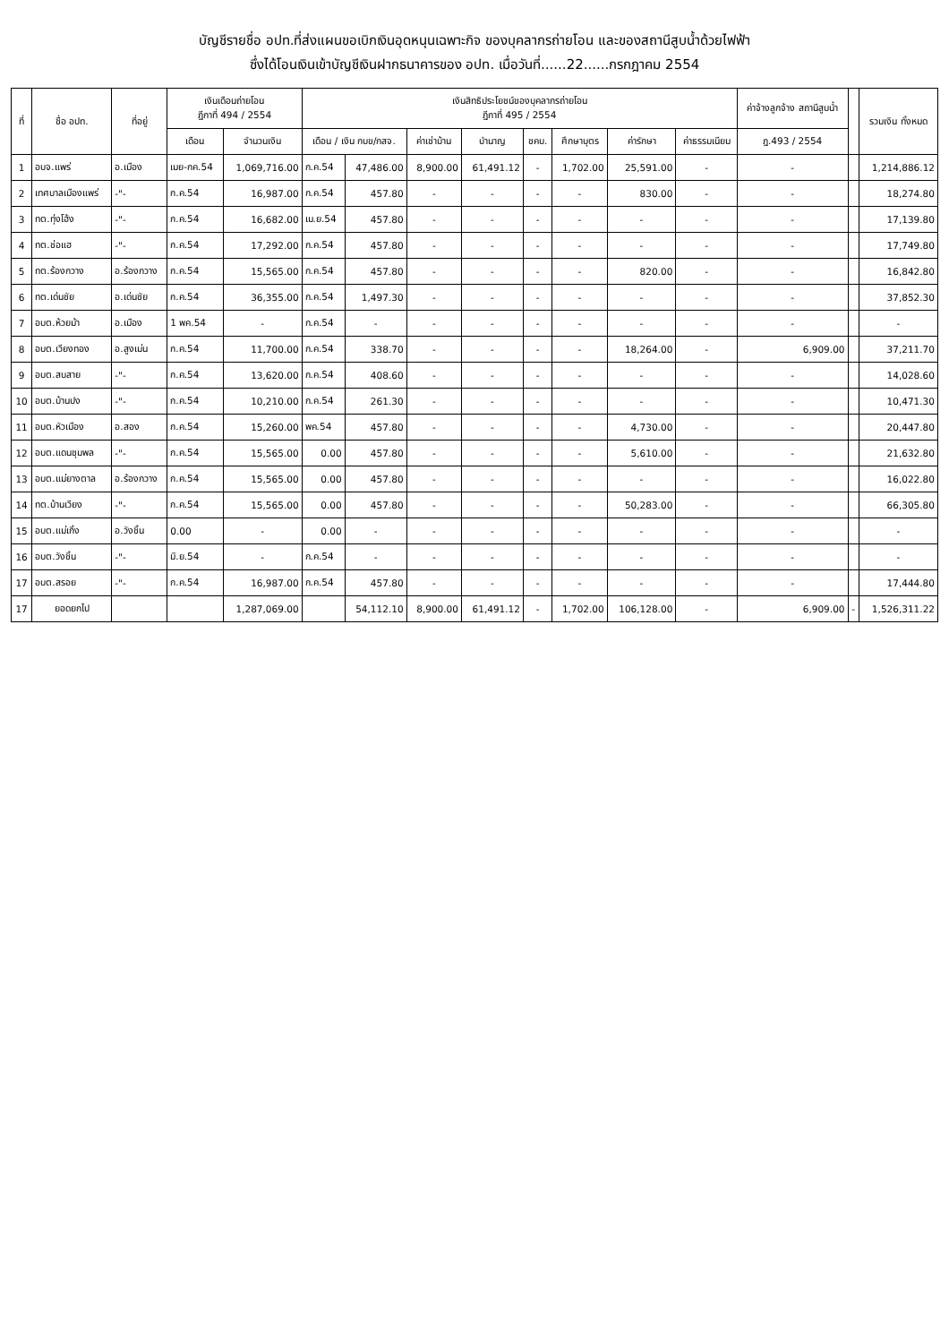บัญชีรายชื่อ อปท.ที่ส่งแผนขอเบิกเงินอุดหนุนเฉพาะกิจ ของบุคลากรถ่ายโอน และของสถานีสูบน้ำด้วยไฟฟ้า
ซึ่งได้โอนเงินเข้าบัญชีเงินฝากธนาคารของ อปท. เมื่อวันที่......22......กรกฎาคม 2554
| ที่ | ชื่อ อปท. | ที่อยู่ | เงินเดือนถ่ายโอน ฎีกาที่ 494 / 2554 | | เงินสิทธิประโยชน์ของบุคลากรถ่ายโอน ฎีกาที่ 495 / 2554 | | | | | | | | ค่าจ้างลูกจ้าง สถานีสูบน้ำ | | รวมเงิน ทั้งหมด |
| --- | --- | --- | --- | --- | --- | --- | --- | --- | --- | --- | --- | --- | --- | --- | --- |
| | | | เดือน | จำนวนเงิน | เดือน / เงิน กบข/กสจ. | | ค่าเช่าบ้าน | บำนาญ | ชคบ. | ศึกษาบุตร | ค่ารักษา | ค่าธรรมเนียม | ฎ.493 / 2554 | | |
| 1 | อบจ.แพร่ | อ.เมือง | เมย-กค.54 | 1,069,716.00 | ก.ค.54 | 47,486.00 | 8,900.00 | 61,491.12 | - | 1,702.00 | 25,591.00 | - | - | | 1,214,886.12 |
| 2 | เทศบาลเมืองแพร่ | -"- | ก.ค.54 | 16,987.00 | ก.ค.54 | 457.80 | - | - | - | - | 830.00 | - | - | | 18,274.80 |
| 3 | ทต.ทุ่งโฮ้ง | -"- | ก.ค.54 | 16,682.00 | เม.ย.54 | 457.80 | - | - | - | - | - | - | - | | 17,139.80 |
| 4 | ทต.ช่อแฮ | -"- | ก.ค.54 | 17,292.00 | ก.ค.54 | 457.80 | - | - | - | - | - | - | - | | 17,749.80 |
| 5 | ทต.ร้องกวาง | อ.ร้องกวาง | ก.ค.54 | 15,565.00 | ก.ค.54 | 457.80 | - | - | - | - | 820.00 | - | - | | 16,842.80 |
| 6 | ทต.เด่นชัย | อ.เด่นชัย | ก.ค.54 | 36,355.00 | ก.ค.54 | 1,497.30 | - | - | - | - | - | - | - | | 37,852.30 |
| 7 | อบต.ห้วยม้า | อ.เมือง | 1 พค.54 | - | ก.ค.54 | - | - | - | - | - | - | - | - | | - |
| 8 | อบต.เวียงทอง | อ.สูงเม่น | ก.ค.54 | 11,700.00 | ก.ค.54 | 338.70 | - | - | - | - | 18,264.00 | - | 6,909.00 | | 37,211.70 |
| 9 | อบต.สบสาย | -"- | ก.ค.54 | 13,620.00 | ก.ค.54 | 408.60 | - | - | - | - | - | - | - | | 14,028.60 |
| 10 | อบต.บ้านปง | -"- | ก.ค.54 | 10,210.00 | ก.ค.54 | 261.30 | - | - | - | - | - | - | - | | 10,471.30 |
| 11 | อบต.หัวเมือง | อ.สอง | ก.ค.54 | 15,260.00 | พค.54 | 457.80 | - | - | - | - | 4,730.00 | - | - | | 20,447.80 |
| 12 | อบต.แดนชุมพล | -"- | ก.ค.54 | 15,565.00 | 0.00 | 457.80 | - | - | - | - | 5,610.00 | - | - | | 21,632.80 |
| 13 | อบต.แม่ยางตาล | อ.ร้องกวาง | ก.ค.54 | 15,565.00 | 0.00 | 457.80 | - | - | - | - | - | - | - | | 16,022.80 |
| 14 | ทต.บ้านเวียง | -"- | ก.ค.54 | 15,565.00 | 0.00 | 457.80 | - | - | - | - | 50,283.00 | - | - | | 66,305.80 |
| 15 | อบต.แม่เกิ๋ง | อ.วังชิ้น | 0.00 | - | 0.00 | - | - | - | - | - | - | - | - | | - |
| 16 | อบต.วังชิ้น | -"- | มิ.ย.54 | - | ก.ค.54 | - | - | - | - | - | - | - | - | | - |
| 17 | อบต.สรอย | -"- | ก.ค.54 | 16,987.00 | ก.ค.54 | 457.80 | - | - | - | - | - | - | - | | 17,444.80 |
| 17 | ยอดยกไป | | | 1,287,069.00 | | 54,112.10 | 8,900.00 | 61,491.12 | - | 1,702.00 | 106,128.00 | - | 6,909.00 | - | 1,526,311.22 |